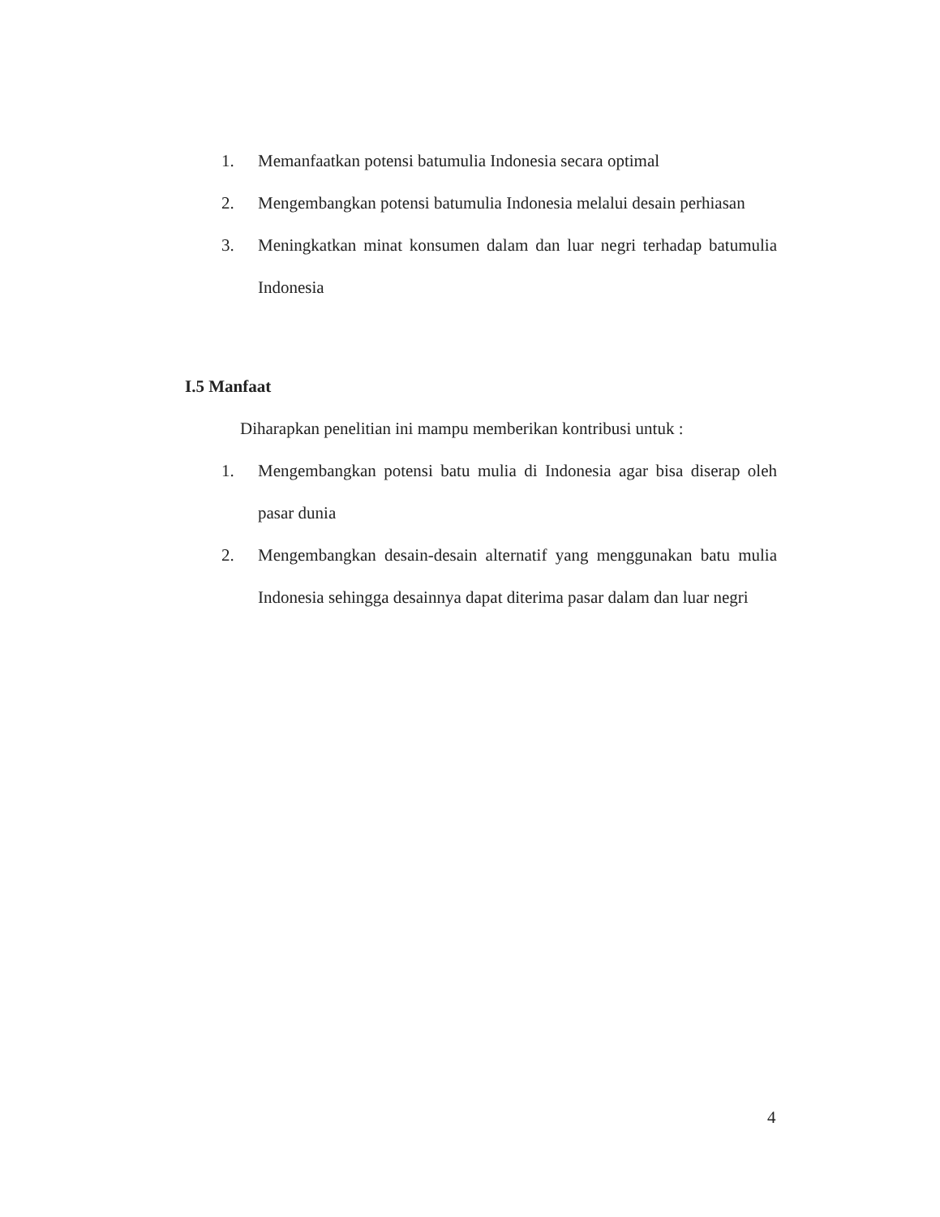1. Memanfaatkan potensi batumulia Indonesia secara optimal
2. Mengembangkan potensi batumulia Indonesia melalui desain perhiasan
3. Meningkatkan minat konsumen dalam dan luar negri terhadap batumulia Indonesia
I.5 Manfaat
Diharapkan penelitian ini mampu memberikan kontribusi untuk :
1. Mengembangkan potensi batu mulia di Indonesia agar bisa diserap oleh pasar dunia
2. Mengembangkan desain-desain alternatif yang menggunakan batu mulia Indonesia sehingga desainnya dapat diterima pasar dalam dan luar negri
4